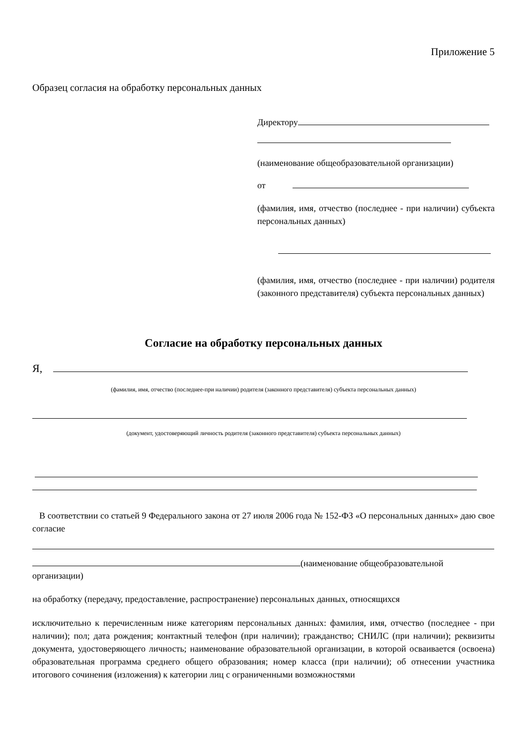Приложение 5
Образец согласия на обработку персональных данных
Директору
(наименование общеобразовательной организации)
от
(фамилия, имя, отчество (последнее - при наличии) субъекта персональных данных)
(фамилия, имя, отчество (последнее - при наличии) родителя (законного представителя) субъекта персональных данных)
Согласие на обработку персональных данных
Я,
(фамилия, имя, отчество (последнее-при наличии) родителя (законного представителя) субъекта персональных данных)
(документ, удостоверяющий личность родителя (законного представителя) субъекта персональных данных)
В соответствии со статьей 9 Федерального закона от 27 июля 2006 года № 152-ФЗ «О персональных данных» даю свое согласие
(наименование общеобразовательной
организации)
на обработку (передачу, предоставление, распространение) персональных данных, относящихся
исключительно к перечисленным ниже категориям персональных данных: фамилия, имя, отчество (последнее - при наличии); пол; дата рождения; контактный телефон (при наличии); гражданство; СНИЛС (при наличии); реквизиты документа, удостоверяющего личность; наименование образовательной организации, в которой осваивается (освоена) образовательная программа среднего общего образования; номер класса (при наличии); об отнесении участника итогового сочинения (изложения) к категории лиц с ограниченными возможностями